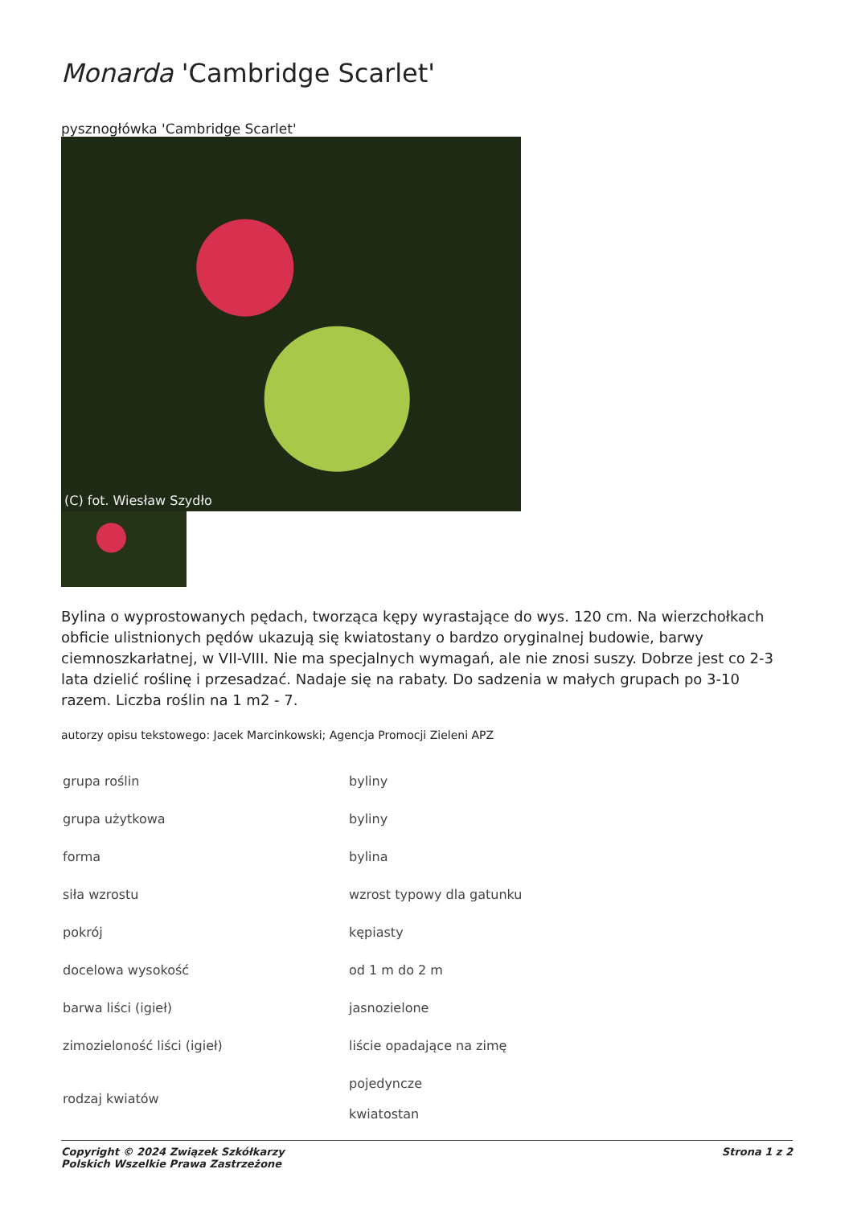Monarda 'Cambridge Scarlet'
pysznogłówka 'Cambridge Scarlet'
(C) fot. Wiesław Szydło
Bylina o wyprostowanych pędach, tworząca kępy wyrastające do wys. 120 cm. Na wierzchołkach obficie ulistnionych pędów ukazują się kwiatostany o bardzo oryginalnej budowie, barwy ciemnoszkarłatnej, w VII-VIII. Nie ma specjalnych wymagań, ale nie znosi suszy. Dobrze jest co 2-3 lata dzielić roślinę i przesadzać. Nadaje się na rabaty. Do sadzenia w małych grupach po 3-10 razem. Liczba roślin na 1 m2 - 7.
autorzy opisu tekstowego: Jacek Marcinkowski; Agencja Promocji Zieleni APZ
| grupa roślin | byliny |
| grupa użytkowa | byliny |
| forma | bylina |
| siła wzrostu | wzrost typowy dla gatunku |
| pokrój | kępiasty |
| docelowa wysokość | od 1 m do 2 m |
| barwa liści (igieł) | jasnozielone |
| zimozieloność liści (igieł) | liście opadające na zimę |
| rodzaj kwiatów | pojedyncze kwiatostan |
Copyright © 2024 Związek Szkółkarzy
Polskich Wszelkie Prawa Zastrzeżone
Strona 1 z 2